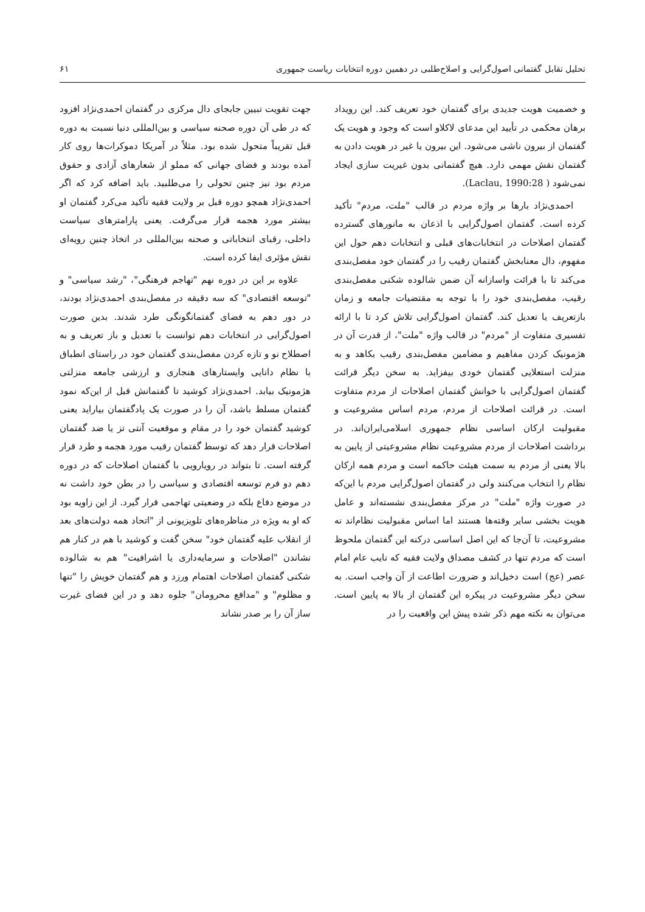تحلیل تقابل گفتمانی اصول‌گرایی و اصلاح‌طلبی در دهمین دوره انتخابات ریاست جمهوری ۶۱
و خصمیت هویت جدیدی برای گفتمان خود تعریف کند. این رویداد برهان محکمی در تأیید این مدعای لاکلاو است که وجود و هویت یک گفتمان از بیرون ناشی می‌شود. این بیرون یا غیر در هویت دادن به گفتمان نقش مهمی دارد. هیچ گفتمانی بدون غیریت سازی ایجاد نمی‌شود ( Laclau, 1990:28).
احمدی‌نژاد بارها بر واژه مردم در قالب "ملت، مردم" تأکید کرده است. گفتمان اصول‌گرایی با اذعان به مانورهای گسترده گفتمان اصلاحات در انتخابات‌های قبلی و انتخابات دهم حول این مفهوم، دال معنابخش گفتمان رقیب را در گفتمان خود مفصل‌بندی می‌کند تا با قرائت واسازانه آن ضمن شالوده شکنی مفصل‌بندی رقیب، مفصل‌بندی خود را با توجه به مقتضیات جامعه و زمان بازتعریف یا تعدیل کند. گفتمان اصول‌گرایی تلاش کرد تا با ارائه تفسیری متفاوت از "مردم" در قالب واژه "ملت"، از قدرت آن در هژمونیک کردن مفاهیم و مضامین مفصل‌بندی رقیب بکاهد و به منزلت استعلایی گفتمان خودی بیفزاید. به سخن دیگر قرائت گفتمان اصول‌گرایی با خوانش گفتمان اصلاحات از مردم متفاوت است. در قرائت اصلاحات از مردم، مردم اساس مشروعیت و مقبولیت ارکان اساسی نظام جمهوری اسلامی‌ایران‌اند. در برداشت اصلاحات از مردم مشروعیت نظام مشروعیتی از پایین به بالا یعنی از مردم به سمت هیئت حاکمه است و مردم همه ارکان نظام را انتخاب می‌کنند ولی در گفتمان اصول‌گرایی مردم با این‌که در صورت واژه "ملت" در مرکز مفصل‌بندی نشسته‌اند و عامل هویت بخشی سایر وقته‌ها هستند اما اساس مقبولیت نظام‌اند نه مشروعیت، تا آن‌جا که این اصل اساسی درکنه این گفتمان ملحوظ است که مردم تنها در کشف مصداق ولایت فقیه که نایب عام امام عصر (عج) است دخیل‌اند و ضرورت اطاعت از آن واجب است. به سخن دیگر مشروعیت در پیکره این گفتمان از بالا به پایین است. می‌توان به نکته مهم ذکر شده پیش این واقعیت را در
جهت تقویت تبیین جابجای دال مرکزی در گفتمان احمدی‌نژاد افزود که در طی آن دوره صحنه سیاسی و بین‌المللی دنیا نسبت به دوره قبل تقریباً متحول شده بود. مثلاً در آمریکا دموکرات‌ها روی کار آمده بودند و فضای جهانی که مملو از شعارهای آزادی و حقوق مردم بود نیز چنین تحولی را می‌طلبید. باید اضافه کرد که اگر احمدی‌نژاد همچو دوره قبل بر ولایت فقیه تأکید می‌کرد گفتمان او بیشتر مورد هجمه قرار می‌گرفت. یعنی پارامترهای سیاست داخلی، رقبای انتخاباتی و صحنه بین‌المللی در اتخاذ چنین رویه‌ای نقش مؤثری ایفا کرده است.
علاوه بر این در دوره نهم "تهاجم فرهنگی"، "رشد سیاسی" و "توسعه اقتصادی" که سه دقیقه در مفصل‌بندی احمدی‌نژاد بودند، در دور دهم به فضای گفتمانگونگی طرد شدند. بدین صورت اصول‌گرایی در انتخابات دهم توانست با تعدیل و باز تعریف و به اصطلاح نو و تازه کردن مفصل‌بندی گفتمان خود در راستای انطباق با نظام دانایی وایستارهای هنجاری و ارزشی جامعه منزلتی هژمونیک بیابد. احمدی‌نژاد کوشید تا گفتمانش قبل از این‌که نمود گفتمان مسلط باشد، آن را در صورت یک پادگفتمان بیاراید یعنی کوشید گفتمان خود را در مقام و موقعیت آنتی تز یا ضد گفتمان اصلاحات قرار دهد که توسط گفتمان رقیب مورد هجمه و طرد قرار گرفته است. تا بتواند در رویارویی با گفتمان اصلاحات که در دوره دهم دو فرم توسعه اقتصادی و سیاسی را در بطن خود داشت نه در موضع دفاع بلکه در وضعیتی تهاجمی قرار گیرد. از این زاویه بود که او به ویژه در مناظره‌های تلویزیونی از "اتحاد همه دولت‌های بعد از انقلاب علیه گفتمان خود" سخن گفت و کوشید با هم در کنار هم نشاندن "اصلاحات و سرمایه‌داری یا اشرافیت" هم به شالوده شکنی گفتمان اصلاحات اهتمام ورزد و هم گفتمان خویش را "تنها و مظلوم" و "مدافع محرومان" جلوه دهد و در این فضای غیرت ساز آن را بر صدر نشاند